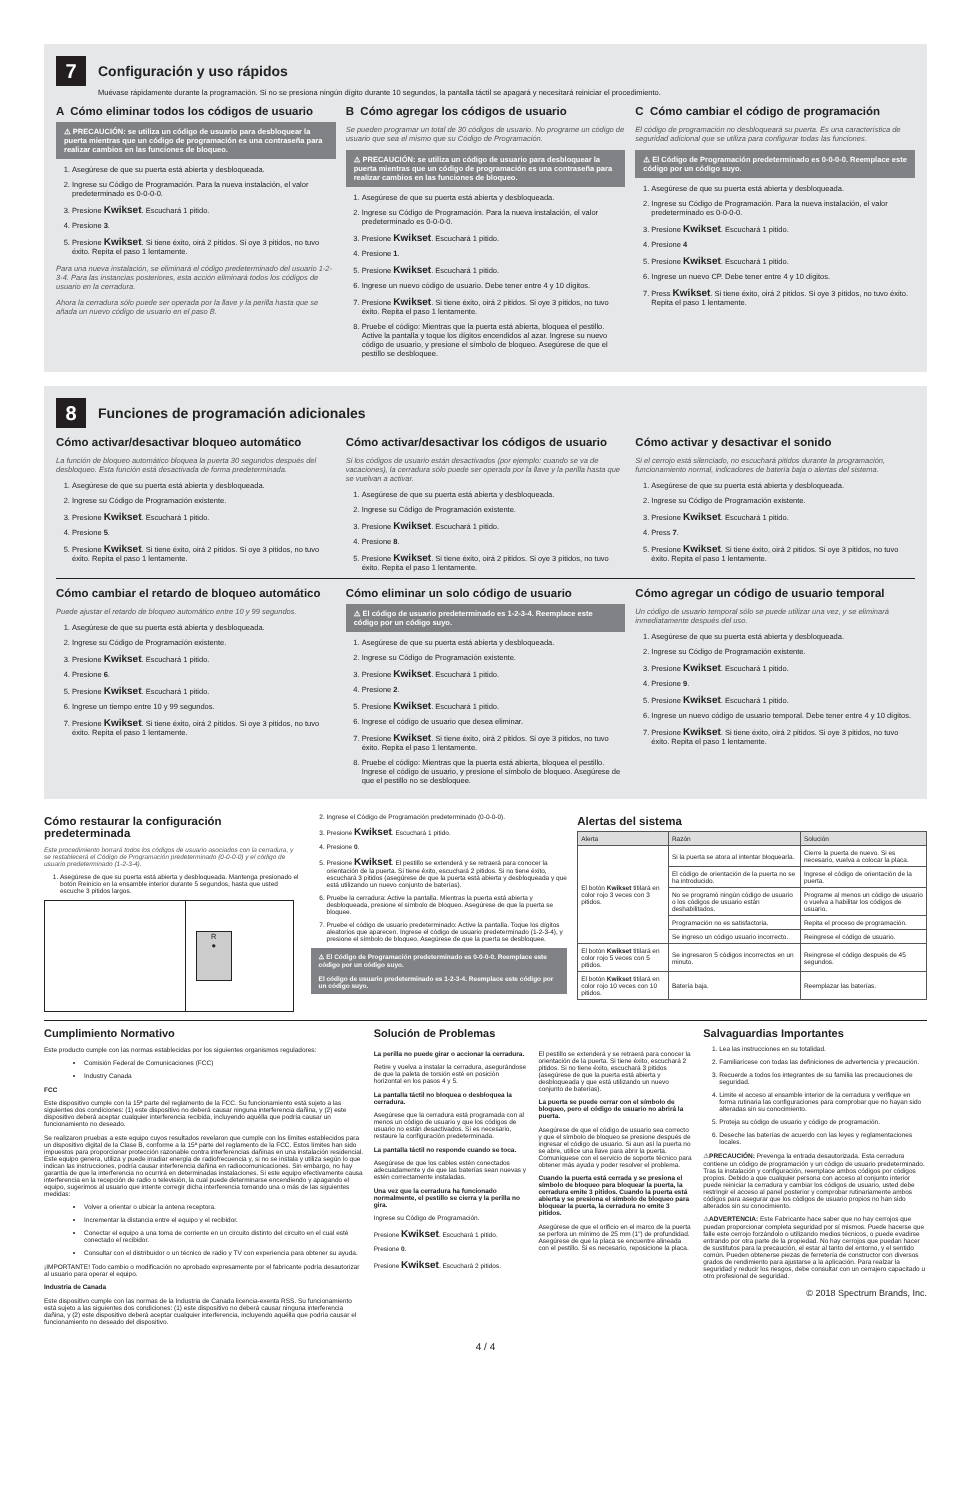7
Configuración y uso rápidos
Muévase rápidamente durante la programación. Si no se presiona ningún dígito durante 10 segundos, la pantalla táctil se apagará y necesitará reiniciar el procedimiento.
A Cómo eliminar todos los códigos de usuario
⚠ PRECAUCIÓN: se utiliza un código de usuario para desbloquear la puerta mientras que un código de programación es una contraseña para realizar cambios en las funciones de bloqueo.
1. Asegúrese de que su puerta está abierta y desbloqueada.
2. Ingrese su Código de Programación. Para la nueva instalación, el valor predeterminado es 0-0-0-0.
3. Presione Kwikset. Escuchará 1 pitido.
4. Presione 3.
5. Presione Kwikset. Si tiene éxito, oirá 2 pitidos. Si oye 3 pitidos, no tuvo éxito. Repita el paso 1 lentamente.
Para una nueva instalación, se eliminará el código predeterminado del usuario 1-2-3-4. Para las instancias posteriores, esta acción eliminará todos los códigos de usuario en la cerradura.
Ahora la cerradura sólo puede ser operada por la llave y la perilla hasta que se añada un nuevo código de usuario en el paso B.
B Cómo agregar los códigos de usuario
Se pueden programar un total de 30 códigos de usuario. No programe un código de usuario que sea el mismo que su Código de Programación.
⚠ PRECAUCIÓN: se utiliza un código de usuario para desbloquear la puerta mientras que un código de programación es una contraseña para realizar cambios en las funciones de bloqueo.
1. Asegúrese de que su puerta está abierta y desbloqueada.
2. Ingrese su Código de Programación. Para la nueva instalación, el valor predeterminado es 0-0-0-0.
3. Presione Kwikset. Escuchará 1 pitido.
4. Presione 1.
5. Presione Kwikset. Escuchará 1 pitido.
6. Ingrese un nuevo código de usuario. Debe tener entre 4 y 10 dígitos.
7. Presione Kwikset. Si tiene éxito, oirá 2 pitidos. Si oye 3 pitidos, no tuvo éxito. Repita el paso 1 lentamente.
8. Pruebe el código: Mientras que la puerta está abierta, bloquea el pestillo. Active la pantalla y toque los dígitos encendidos al azar. Ingrese su nuevo código de usuario, y presione el símbolo de bloqueo. Asegúrese de que el pestillo se desbloquee.
C Cómo cambiar el código de programación
El código de programación no desbloqueará su puerta. Es una característica de seguridad adicional que se utiliza para configurar todas las funciones.
⚠ El Código de Programación predeterminado es 0-0-0-0. Reemplace este código por un código suyo.
1. Asegúrese de que su puerta está abierta y desbloqueada.
2. Ingrese su Código de Programación. Para la nueva instalación, el valor predeterminado es 0-0-0-0.
3. Presione Kwikset. Escuchará 1 pitido.
4. Presione 4
5. Presione Kwikset. Escuchará 1 pitido.
6. Ingrese un nuevo CP. Debe tener entre 4 y 10 dígitos.
7. Press Kwikset. Si tiene éxito, oirá 2 pitidos. Si oye 3 pitidos, no tuvo éxito. Repita el paso 1 lentamente.
8
Funciones de programación adicionales
Cómo activar/desactivar bloqueo automático
La función de bloqueo automático bloquea la puerta 30 segundos después del desbloqueo. Esta función está desactivada de forma predeterminada.
1. Asegúrese de que su puerta está abierta y desbloqueada.
2. Ingrese su Código de Programación existente.
3. Presione Kwikset. Escuchará 1 pitido.
4. Presione 5.
5. Presione Kwikset. Si tiene éxito, oirá 2 pitidos. Si oye 3 pitidos, no tuvo éxito. Repita el paso 1 lentamente.
Cómo activar/desactivar los códigos de usuario
Si los códigos de usuario están desactivados (por ejemplo: cuando se va de vacaciones), la cerradura sólo puede ser operada por la llave y la perilla hasta que se vuelvan a activar.
1. Asegúrese de que su puerta está abierta y desbloqueada.
2. Ingrese su Código de Programación existente.
3. Presione Kwikset. Escuchará 1 pitido.
4. Presione 8.
5. Presione Kwikset. Si tiene éxito, oirá 2 pitidos. Si oye 3 pitidos, no tuvo éxito. Repita el paso 1 lentamente.
Cómo activar y desactivar el sonido
Si el cerrojo está silenciado, no escuchará pitidos durante la programación, funcionamiento normal, indicadores de batería baja o alertas del sistema.
1. Asegúrese de que su puerta está abierta y desbloqueada.
2. Ingrese su Código de Programación existente.
3. Presione Kwikset. Escuchará 1 pitido.
4. Press 7.
5. Presione Kwikset. Si tiene éxito, oirá 2 pitidos. Si oye 3 pitidos, no tuvo éxito. Repita el paso 1 lentamente.
Cómo cambiar el retardo de bloqueo automático
Puede ajustar el retardo de bloqueo automático entre 10 y 99 segundos.
1. Asegúrese de que su puerta está abierta y desbloqueada.
2. Ingrese su Código de Programación existente.
3. Presione Kwikset. Escuchará 1 pitido.
4. Presione 6.
5. Presione Kwikset. Escuchará 1 pitido.
6. Ingrese un tiempo entre 10 y 99 segundos.
7. Presione Kwikset. Si tiene éxito, oirá 2 pitidos. Si oye 3 pitidos, no tuvo éxito. Repita el paso 1 lentamente.
Cómo eliminar un solo código de usuario
⚠ El código de usuario predeterminado es 1-2-3-4. Reemplace este código por un código suyo.
1. Asegúrese de que su puerta está abierta y desbloqueada.
2. Ingrese su Código de Programación existente.
3. Presione Kwikset. Escuchará 1 pitido.
4. Presione 2.
5. Presione Kwikset. Escuchará 1 pitido.
6. Ingrese el código de usuario que desea eliminar.
7. Presione Kwikset. Si tiene éxito, oirá 2 pitidos. Si oye 3 pitidos, no tuvo éxito. Repita el paso 1 lentamente.
8. Pruebe el código: Mientras que la puerta está abierta, bloquea el pestillo. Ingrese el código de usuario, y presione el símbolo de bloqueo. Asegúrese de que el pestillo no se desbloquee.
Cómo agregar un código de usuario temporal
Un código de usuario temporal sólo se puede utilizar una vez, y se eliminará inmediatamente después del uso.
1. Asegúrese de que su puerta está abierta y desbloqueada.
2. Ingrese su Código de Programación existente.
3. Presione Kwikset. Escuchará 1 pitido.
4. Presione 9.
5. Presione Kwikset. Escuchará 1 pitido.
6. Ingrese un nuevo código de usuario temporal. Debe tener entre 4 y 10 dígitos.
7. Presione Kwikset. Si tiene éxito, oirá 2 pitidos. Si oye 3 pitidos, no tuvo éxito. Repita el paso 1 lentamente.
Cómo restaurar la configuración predeterminada
Este procedimiento borrará todos los códigos de usuario asociados con la cerradura, y se restablecerá el Código de Programación predeterminado (0-0-0-0) y el código de usuario predeterminado (1-2-3-4).
1. Asegúrese de que su puerta está abierta y desbloqueada. Mantenga presionado el botón Reinicio en la ensamble interior durante 5 segundos, hasta que usted escuche 3 pitidos largos.
R
●
2. Ingrese el Código de Programación predeterminado (0-0-0-0).
3. Presione Kwikset. Escuchará 1 pitido.
4. Presione 0.
5. Presione Kwikset. El pestillo se extenderá y se retraerá para conocer la orientación de la puerta. Si tiene éxito, escuchará 2 pitidos. Si no tiene éxito, escuchará 3 pitidos (asegúrese de que la puerta está abierta y desbloqueada y que está utilizando un nuevo conjunto de baterías).
6. Pruebe la cerradura: Active la pantalla. Mientras la puerta está abierta y desbloqueada, presione el símbolo de bloqueo. Asegúrese de que la puerta se bloquee.
7. Pruebe el código de usuario predeterminado: Active la pantalla. Toque los dígitos aleatorios que aparecen. Ingrese el código de usuario predeterminado (1-2-3-4), y presione el símbolo de bloqueo. Asegúrese de que la puerta se desbloquee.
⚠ El Código de Programación predeterminado es 0-0-0-0. Reemplace este código por un código suyo.
El código de usuario predeterminado es 1-2-3-4. Reemplace este código por un código suyo.
Alertas del sistema
| Alerta | Razón | Solución |
| --- | --- | --- |
| El botón Kwikset titilará en color rojo 3 veces con 3 pitidos. | Si la puerta se atora al intentar bloquearla. | Cierre la puerta de nuevo. Si es necesario, vuelva a colocar la placa. |
| | El código de orientación de la puerta no se ha introducido. | Ingrese el código de orientación de la puerta. |
| | No se programó ningún código de usuario o los códigos de usuario están deshabilitados. | Programe al menos un código de usuario o vuelva a habilitar los códigos de usuario. |
| | Programación no es satisfactoria. | Repita el proceso de programación. |
| | Se ingreso un código usuario incorrecto. | Reingrese el código de usuario. |
| El botón Kwikset titilará en color rojo 5 veces con 5 pitidos. | Se ingresaron 5 códigos incorrectos en un minuto. | Reingrese el código después de 45 segundos. |
| El botón Kwikset titilará en color rojo 10 veces con 10 pitidos. | Batería baja. | Reemplazar las baterías. |
Cumplimiento Normativo
Este producto cumple con las normas establecidas por los siguientes organismos reguladores:
Comisión Federal de Comunicaciones (FCC)
Industry Canada
FCC
Este dispositivo cumple con la 15ª parte del reglamento de la FCC. Su funcionamiento está sujeto a las siguientes dos condiciones: (1) este dispositivo no deberá causar ninguna interferencia dañina, y (2) este dispositivo deberá aceptar cualquier interferencia recibida, incluyendo aquélla que podría causar un funcionamiento no deseado.
Se realizaron pruebas a este equipo cuyos resultados revelaron que cumple con los límites establecidos para un dispositivo digital de la Clase B, conforme a la 15ª parte del reglamento de la FCC. Estos límites han sido impuestos para proporcionar protección razonable contra interferencias dañinas en una instalación residencial. Este equipo genera, utiliza y puede irradiar energía de radiofrecuencia y, si no se instala y utiliza según lo que indican las instrucciones, podría causar interferencia dañina en radiocomunicaciones. Sin embargo, no hay garantía de que la interferencia no ocurrirá en determinadas instalaciones. Si este equipo efectivamente causa interferencia en la recepción de radio o televisión, la cual puede determinarse encendiendo y apagando el equipo, sugerimos al usuario que intente corregir dicha interferencia tomando una o más de las siguientes medidas:
Volver a orientar o ubicar la antena receptora.
Incrementar la distancia entre el equipo y el recibidor.
Conectar el equipo a una toma de corriente en un circuito distinto del circuito en el cual esté conectado el recibidor.
Consultar con el distribuidor o un técnico de radio y TV con experiencia para obtener su ayuda.
¡IMPORTANTE! Todo cambio o modificación no aprobado expresamente por el fabricante podría desautorizar al usuario para operar el equipo.
Industria de Canada
Este dispositivo cumple con las normas de la Industria de Canada licencia-exenta RSS. Su funcionamiento está sujeto a las siguientes dos condiciones: (1) este dispositivo no deberá causar ninguna interferencia dañina, y (2) este dispositivo deberá aceptar cualquier interferencia, incluyendo aquélla que podría causar el funcionamiento no deseado del dispositivo.
Solución de Problemas
La perilla no puede girar o accionar la cerradura.
Retire y vuelva a instalar la cerradura, asegurándose de que la paleta de torsión esté en posición horizontal en los pasos 4 y 5.
La pantalla táctil no bloquea o desbloquea la cerradura.
Asegúrese que la cerradura está programada con al menos un código de usuario y que los códigos de usuario no están desactivados. Si es necesario, restaure la configuración predeterminada.
La pantalla táctil no responde cuando se toca.
Asegúrese de que los cables estén conectados adecuadamente y de que las baterías sean nuevas y estén correctamente instaladas.
Una vez que la cerradura ha funcionado normalmente, el pestillo se cierra y la perilla no gira.
Ingrese su Código de Programación.
Presione Kwikset. Escuchará 1 pitido.
Presione 0.
Presione Kwikset. Escuchará 2 pitidos.
El pestillo se extenderá y se retraerá para conocer la orientación de la puerta. Si tiene éxito, escuchará 2 pitidos. Si no tiene éxito, escuchará 3 pitidos (asegúrese de que la puerta está abierta y desbloqueada y que está utilizando un nuevo conjunto de baterías).
La puerta se puede cerrar con el símbolo de bloqueo, pero el código de usuario no abrirá la puerta.
Asegúrese de que el código de usuario sea correcto y que el símbolo de bloqueo se presione después de ingresar el código de usuario. Si aun así la puerta no se abre, utilice una llave para abrir la puerta. Comuníquese con el servicio de soporte técnico para obtener más ayuda y poder resolver el problema.
Cuando la puerta está cerrada y se presiona el símbolo de bloqueo para bloquear la puerta, la cerradura emite 3 pitidos. Cuando la puerta está abierta y se presiona el símbolo de bloqueo para bloquear la puerta, la cerradura no emite 3 pitidos.
Asegúrese de que el orificio en el marco de la puerta se perfora un mínimo de 25 mm (1") de profundidad. Asegúrese de que la placa se encuentre alineada con el pestillo. Si es necesario, reposicione la placa.
Salvaguardias Importantes
1. Lea las instrucciones en su totalidad.
2. Familiarícese con todas las definiciones de advertencia y precaución.
3. Recuerde a todos los integrantes de su familia las precauciones de seguridad.
4. Limite el acceso al ensamble interior de la cerradura y verifique en forma rutinaria las configuraciones para comprobar que no hayan sido alteradas sin su conocimiento.
5. Proteja su código de usuario y código de programación.
6. Deseche las baterías de acuerdo con las leyes y reglamentaciones locales.
⚠PRECAUCIÓN: Prevenga la entrada desautorizada. Esta cerradura contiene un código de programación y un código de usuario predeterminado. Tras la instalación y configuración, reemplace ambos códigos por códigos propios. Debido a que cualquier persona con acceso al conjunto interior puede reiniciar la cerradura y cambiar los códigos de usuario, usted debe restringir el acceso al panel posterior y comprobar rutinariamente ambos códigos para asegurar que los códigos de usuario propios no han sido alterados sin su conocimiento.
⚠ADVERTENCIA: Este Fabricante hace saber que no hay cerrojos que puedan proporcionar completa seguridad por sí mismos. Puede hacerse que falle este cerrojo forzándolo o utilizando medios técnicos, o puede evadirse entrando por otra parte de la propiedad. No hay cerrojos que puedan hacer de sustitutos para la precaución, el estar al tanto del entorno, y el sentido común. Pueden obtenerse piezas de ferretería de constructor con diversos grados de rendimiento para ajustarse a la aplicación. Para realzar la seguridad y reducir los riesgos, debe consultar con un cerrajero capacitado u otro profesional de seguridad.
© 2018 Spectrum Brands, Inc.
4 / 4